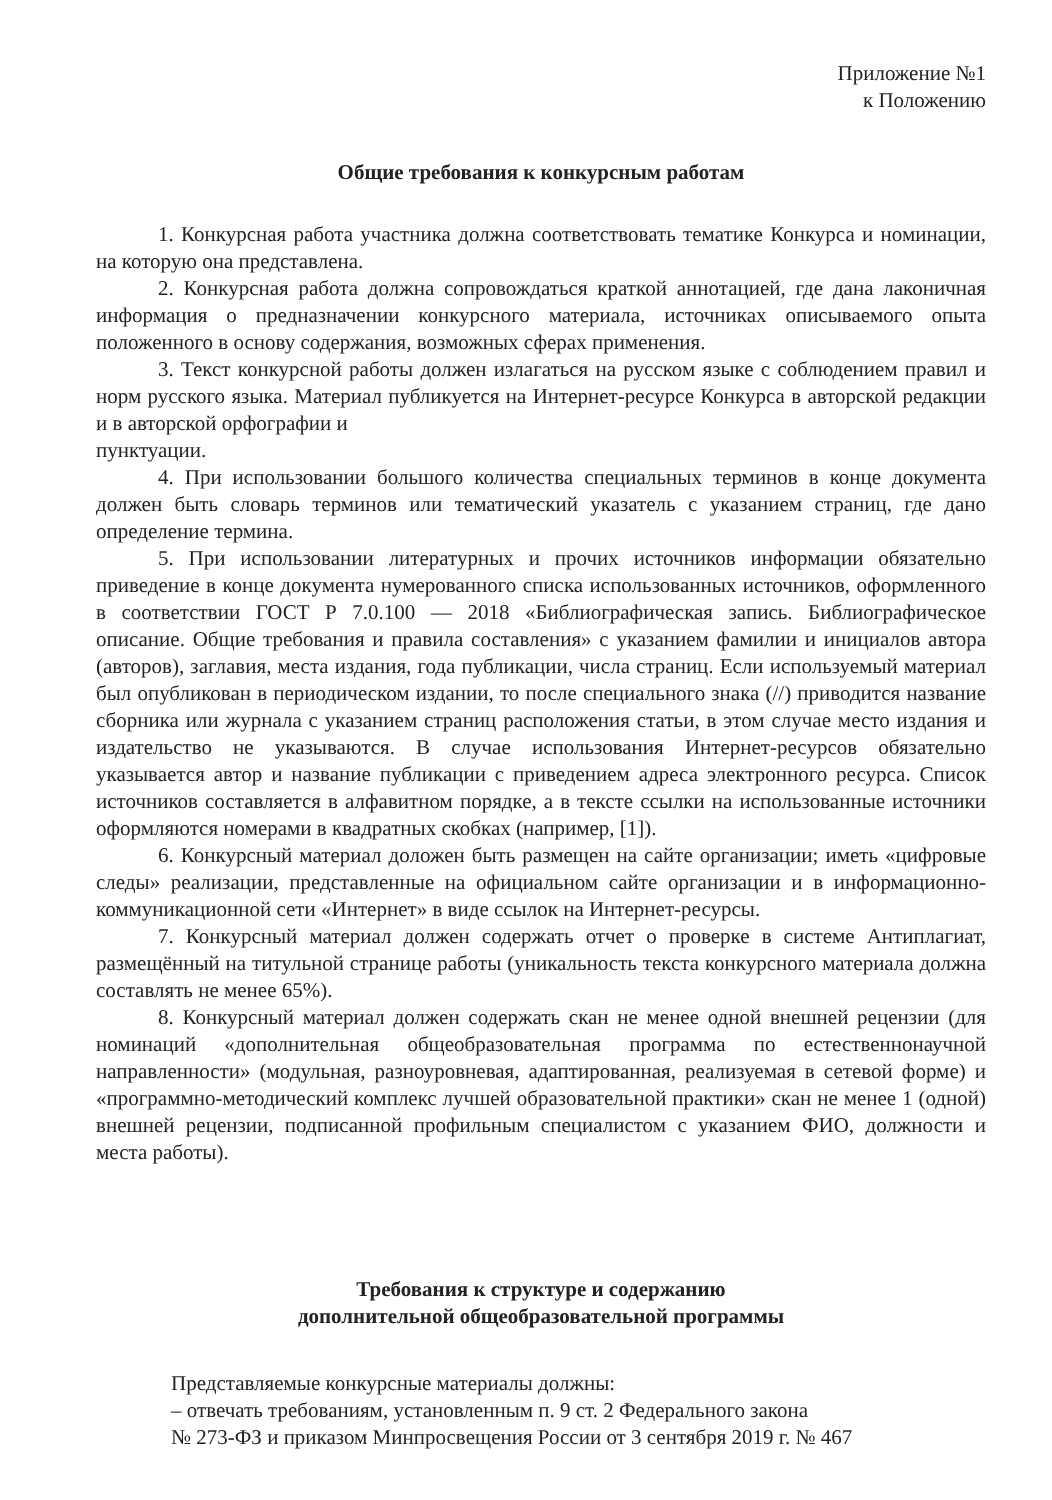Приложение №1
к Положению
Общие требования к конкурсным работам
1. Конкурсная работа участника должна соответствовать тематике Конкурса и номинации, на которую она представлена.
2. Конкурсная работа должна сопровождаться краткой аннотацией, где дана лаконичная информация о предназначении конкурсного материала, источниках описываемого опыта положенного в основу содержания, возможных сферах применения.
3. Текст конкурсной работы должен излагаться на русском языке с соблюдением правил и норм русского языка. Материал публикуется на Интернет-ресурсе Конкурса в авторской редакции и в авторской орфографии и
пунктуации.
4. При использовании большого количества специальных терминов в конце документа должен быть словарь терминов или тематический указатель с указанием страниц, где дано определение термина.
5. При использовании литературных и прочих источников информации обязательно приведение в конце документа нумерованного списка использованных источников, оформленного в соответствии ГОСТ Р 7.0.100 — 2018 «Библиографическая запись. Библиографическое описание. Общие требования и правила составления» с указанием фамилии и инициалов автора (авторов), заглавия, места издания, года публикации, числа страниц. Если используемый материал был опубликован в периодическом издании, то после специального знака (//) приводится название сборника или журнала с указанием страниц расположения статьи, в этом случае место издания и издательство не указываются. В случае использования Интернет-ресурсов обязательно указывается автор и название публикации с приведением адреса электронного ресурса. Список источников составляется в алфавитном порядке, а в тексте ссылки на использованные источники оформляются номерами в квадратных скобках (например, [1]).
6. Конкурсный материал доложен быть размещен на сайте организации; иметь «цифровые следы» реализации, представленные на официальном сайте организации и в информационно- коммуникационной сети «Интернет» в виде ссылок на Интернет-ресурсы.
7. Конкурсный материал должен содержать отчет о проверке в системе Антиплагиат, размещённый на титульной странице работы (уникальность текста конкурсного материала должна составлять не менее 65%).
8. Конкурсный материал должен содержать скан не менее одной внешней рецензии (для номинаций «дополнительная общеобразовательная программа по естественнонаучной направленности» (модульная, разноуровневая, адаптированная, реализуемая в сетевой форме) и «программно-методический комплекс лучшей образовательной практики» скан не менее 1 (одной) внешней рецензии, подписанной профильным специалистом с указанием ФИО, должности и места работы).
Требования к структуре и содержанию
дополнительной общеобразовательной программы
Представляемые конкурсные материалы должны:
– отвечать требованиям, установленным п. 9 ст. 2 Федерального закона
№ 273-ФЗ и приказом Минпросвещения России от 3 сентября 2019 г. № 467